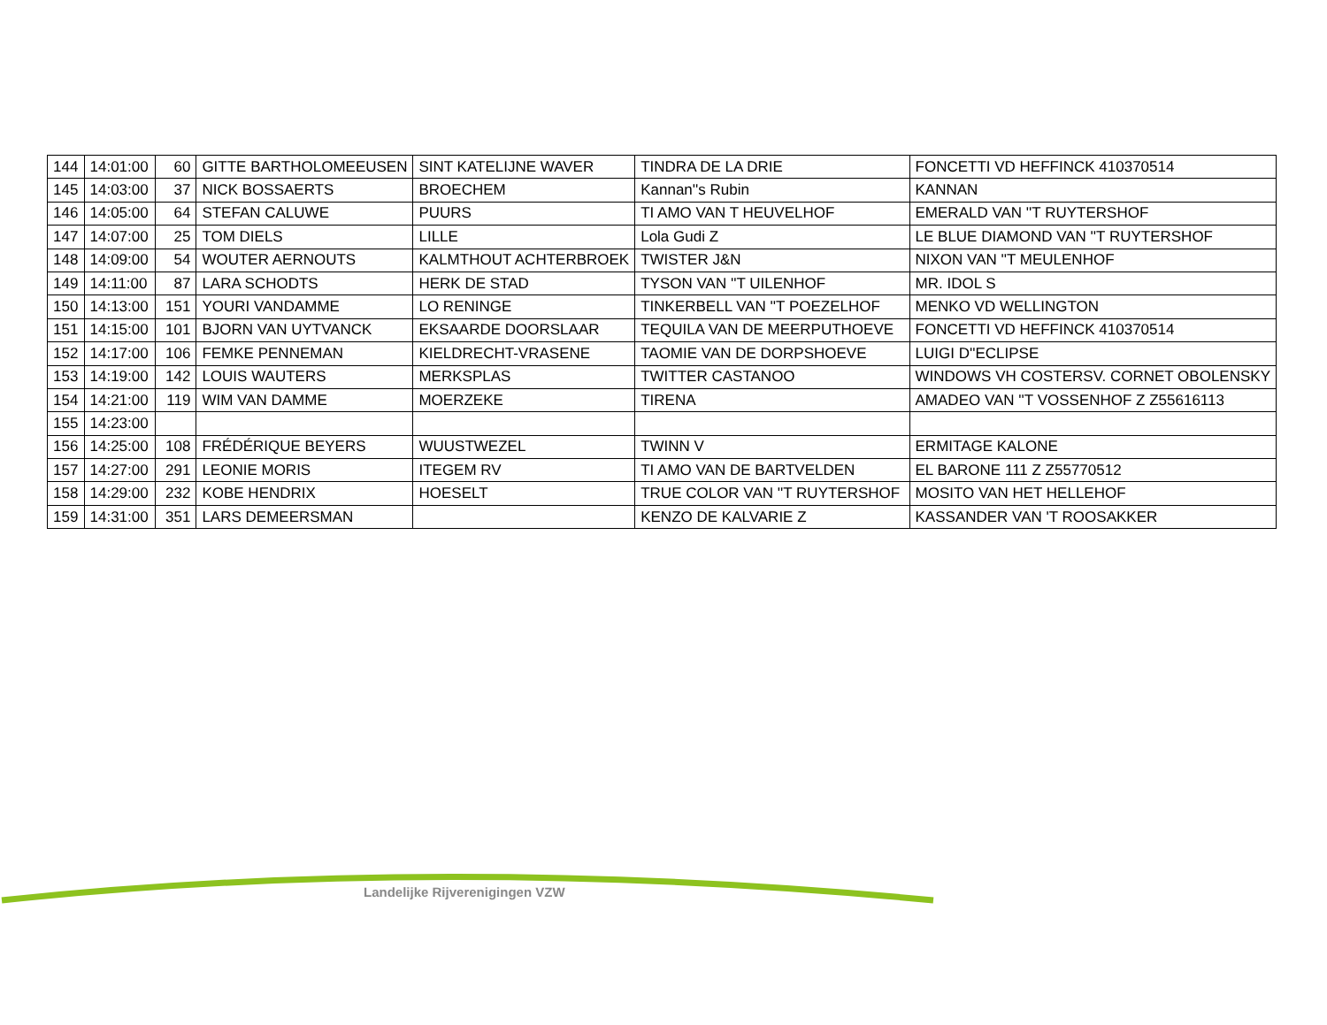| 144 | 14:01:00 | 60 | GITTE BARTHOLOMEEUSEN | SINT KATELIJNE WAVER | TINDRA DE LA DRIE | FONCETTI VD HEFFINCK 410370514 |
| 145 | 14:03:00 | 37 | NICK BOSSAERTS | BROECHEM | Kannan''s Rubin | KANNAN |
| 146 | 14:05:00 | 64 | STEFAN CALUWE | PUURS | TI AMO VAN T HEUVELHOF | EMERALD VAN ''T RUYTERSHOF |
| 147 | 14:07:00 | 25 | TOM DIELS | LILLE | Lola Gudi Z | LE BLUE DIAMOND VAN ''T RUYTERSHOF |
| 148 | 14:09:00 | 54 | WOUTER AERNOUTS | KALMTHOUT ACHTERBROEK | TWISTER J&N | NIXON VAN ''T MEULENHOF |
| 149 | 14:11:00 | 87 | LARA SCHODTS | HERK DE STAD | TYSON VAN ''T UILENHOF | MR. IDOL S |
| 150 | 14:13:00 | 151 | YOURI VANDAMME | LO RENINGE | TINKERBELL VAN ''T POEZELHOF | MENKO VD WELLINGTON |
| 151 | 14:15:00 | 101 | BJORN VAN UYTVANCK | EKSAARDE DOORSLAAR | TEQUILA VAN DE MEERPUTHOEVE | FONCETTI VD HEFFINCK 410370514 |
| 152 | 14:17:00 | 106 | FEMKE PENNEMAN | KIELDRECHT-VRASENE | TAOMIE VAN DE DORPSHOEVE | LUIGI D''ECLIPSE |
| 153 | 14:19:00 | 142 | LOUIS WAUTERS | MERKSPLAS | TWITTER CASTANOO | WINDOWS VH COSTERSV. CORNET OBOLENSKY |
| 154 | 14:21:00 | 119 | WIM VAN DAMME | MOERZEKE | TIRENA | AMADEO VAN ''T VOSSENHOF Z Z55616113 |
| 155 | 14:23:00 | | | | | |
| 156 | 14:25:00 | 108 | FRÉDÉRIQUE BEYERS | WUUSTWEZEL | TWINN V | ERMITAGE KALONE |
| 157 | 14:27:00 | 291 | LEONIE MORIS | ITEGEM RV | TI AMO VAN DE BARTVELDEN | EL BARONE 111 Z Z55770512 |
| 158 | 14:29:00 | 232 | KOBE HENDRIX | HOESELT | TRUE COLOR VAN ''T RUYTERSHOF | MOSITO VAN HET HELLEHOF |
| 159 | 14:31:00 | 351 | LARS DEMEERSMAN | | KENZO DE KALVARIE Z | KASSANDER VAN 'T ROOSAKKER |
Landelijke Rijverenigingen VZW